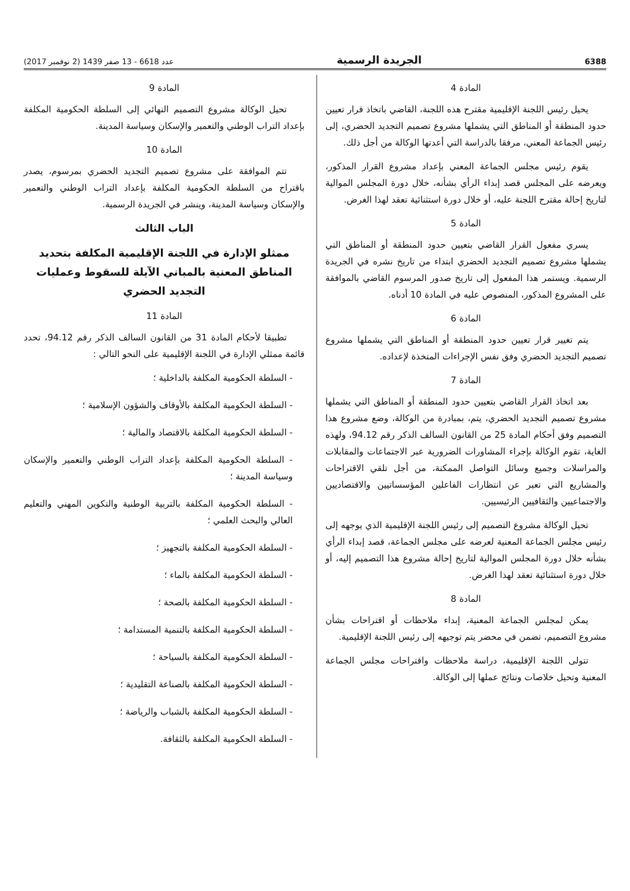6388 الجريدة الرسمية عدد 6618 - 13 صفر 1439 (2 نوفمبر 2017)
المادة 4
يحيل رئيس اللجنة الإقليمية مقترح هذه اللجنة، القاضي باتخاذ قرار تعيين حدود المنطقة أو المناطق التي يشملها مشروع تصميم التجديد الحضري، إلى رئيس الجماعة المعني، مرفقا بالدراسة التي أعدتها الوكالة من أجل ذلك.
يقوم رئيس مجلس الجماعة المعني بإعداد مشروع القرار المذكور، ويعرضه على المجلس قصد إبداء الرأي بشأنه، خلال دورة المجلس الموالية لتاريخ إحالة مقترح اللجنة عليه، أو خلال دورة استثنائية تعقد لهذا الغرض.
المادة 5
يسري مفعول القرار القاضي بتعيين حدود المنطقة أو المناطق التي يشملها مشروع تصميم التجديد الحضري ابتداء من تاريخ نشره في الجريدة الرسمية. ويستمر هذا المفعول إلى تاريخ صدور المرسوم القاضي بالموافقة على المشروع المذكور، المنصوص عليه في المادة 10 أدناه.
المادة 6
يتم تغيير قرار تعيين حدود المنطقة أو المناطق التي يشملها مشروع تصميم التجديد الحضري وفق نفس الإجراءات المتخذة لإعداده.
المادة 7
بعد اتخاذ القرار القاضي بتعيين حدود المنطقة أو المناطق التي يشملها مشروع تصميم التجديد الحضري، يتم، بمبادرة من الوكالة، وضع مشروع هذا التصميم وفق أحكام المادة 25 من القانون السالف الذكر رقم 94.12، ولهذه الغاية، تقوم الوكالة بإجراء المشاورات الضرورية عبر الاجتماعات والمقابلات والمراسلات وجميع وسائل التواصل الممكنة، من أجل تلقي الاقتراحات والمشاريع التي تعبر عن انتظارات الفاعلين المؤسساتيين والاقتصاديين والاجتماعيين والثقافيين الرئيسيين.
تحيل الوكالة مشروع التصميم إلى رئيس اللجنة الإقليمية الذي يوجهه إلى رئيس مجلس الجماعة المعنية لعرضه على مجلس الجماعة، قصد إبداء الرأي بشأنه خلال دورة المجلس الموالية لتاريخ إحالة مشروع هذا التصميم إليه، أو خلال دورة استثنائية تعقد لهذا الغرض.
المادة 8
يمكن لمجلس الجماعة المعنية، إبداء ملاحظات أو اقتراحات بشأن مشروع التصميم، تضمن في محضر يتم توجيهه إلى رئيس اللجنة الإقليمية.
تتولى اللجنة الإقليمية، دراسة ملاحظات واقتراحات مجلس الجماعة المعنية وتحيل خلاصات ونتائج عملها إلى الوكالة.
المادة 9
تحيل الوكالة مشروع التصميم النهائي إلى السلطة الحكومية المكلفة بإعداد التراب الوطني والتعمير والإسكان وسياسة المدينة.
المادة 10
تتم الموافقة على مشروع تصميم التجديد الحضري بمرسوم، يصدر باقتراح من السلطة الحكومية المكلفة بإعداد التراب الوطني والتعمير والإسكان وسياسة المدينة، وينشر في الجريدة الرسمية.
الباب الثالث
ممثلو الإدارة في اللجنة الإقليمية المكلفة بتحديد المناطق المعنية بالمباني الآيلة للسقوط وعمليات التجديد الحضري
المادة 11
تطبيقا لأحكام المادة 31 من القانون السالف الذكر رقم 94.12، تحدد قائمة ممثلي الإدارة في اللجنة الإقليمية على النحو التالي :
- السلطة الحكومية المكلفة بالداخلية ؛
- السلطة الحكومية المكلفة بالأوقاف والشؤون الإسلامية ؛
- السلطة الحكومية المكلفة بالاقتصاد والمالية ؛
- السلطة الحكومية المكلفة بإعداد التراب الوطني والتعمير والإسكان وسياسة المدينة ؛
- السلطة الحكومية المكلفة بالتربية الوطنية والتكوين المهني والتعليم العالي والبحث العلمي ؛
- السلطة الحكومية المكلفة بالتجهيز ؛
- السلطة الحكومية المكلفة بالماء ؛
- السلطة الحكومية المكلفة بالصحة ؛
- السلطة الحكومية المكلفة بالتنمية المستدامة ؛
- السلطة الحكومية المكلفة بالسياحة ؛
- السلطة الحكومية المكلفة بالصناعة التقليدية ؛
- السلطة الحكومية المكلفة بالشباب والرياضة ؛
- السلطة الحكومية المكلفة بالثقافة.